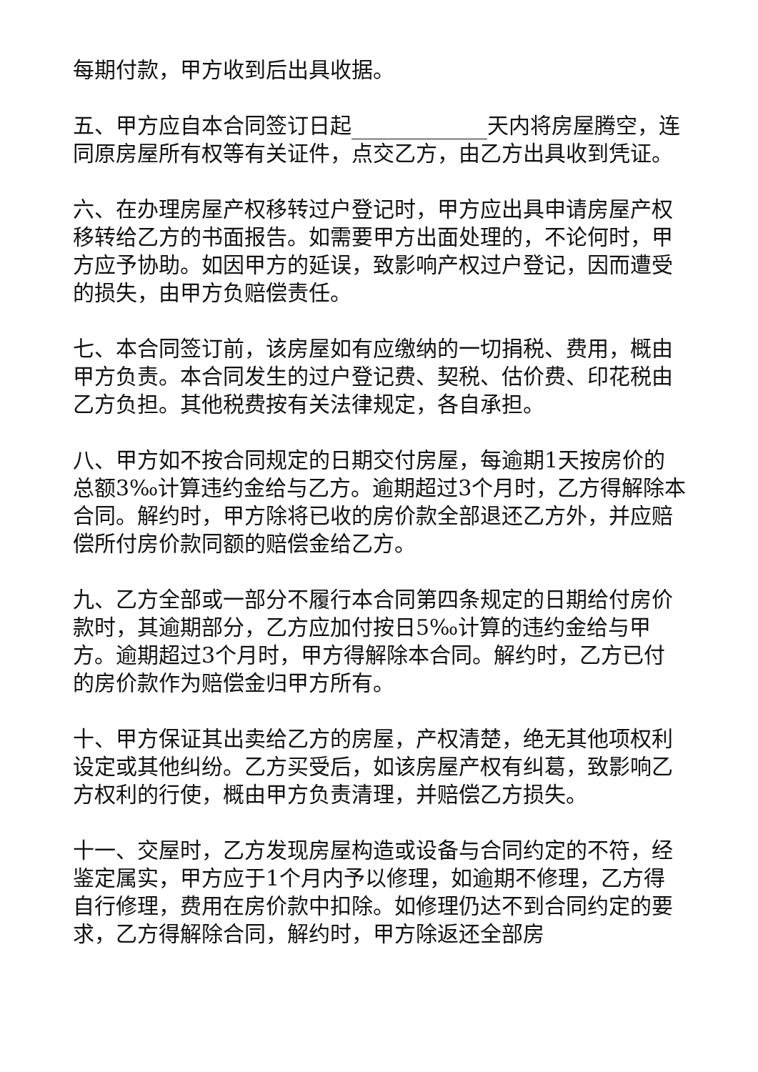每期付款，甲方收到后出具收据。
五、甲方应自本合同签订日起 天内将房屋腾空，连同原房屋所有权等有关证件，点交乙方，由乙方出具收到凭证。
六、在办理房屋产权移转过户登记时，甲方应出具申请房屋产权移转给乙方的书面报告。如需要甲方出面处理的，不论何时，甲方应予协助。如因甲方的延误，致影响产权过户登记，因而遭受的损失，由甲方负赔偿责任。
七、本合同签订前，该房屋如有应缴纳的一切捐税、费用，概由甲方负责。本合同发生的过户登记费、契税、估价费、印花税由乙方负担。其他税费按有关法律规定，各自承担。
八、甲方如不按合同规定的日期交付房屋，每逾期1天按房价的总额3‰计算违约金给与乙方。逾期超过3个月时，乙方得解除本合同。解约时，甲方除将已收的房价款全部退还乙方外，并应赔偿所付房价款同额的赔偿金给乙方。
九、乙方全部或一部分不履行本合同第四条规定的日期给付房价款时，其逾期部分，乙方应加付按日5‰计算的违约金给与甲方。逾期超过3个月时，甲方得解除本合同。解约时，乙方已付的房价款作为赔偿金归甲方所有。
十、甲方保证其出卖给乙方的房屋，产权清楚，绝无其他项权利设定或其他纠纷。乙方买受后，如该房屋产权有纠葛，致影响乙方权利的行使，概由甲方负责清理，并赔偿乙方损失。
十一、交屋时，乙方发现房屋构造或设备与合同约定的不符，经鉴定属实，甲方应于1个月内予以修理，如逾期不修理，乙方得自行修理，费用在房价款中扣除。如修理仍达不到合同约定的要求，乙方得解除合同，解约时，甲方除返还全部房